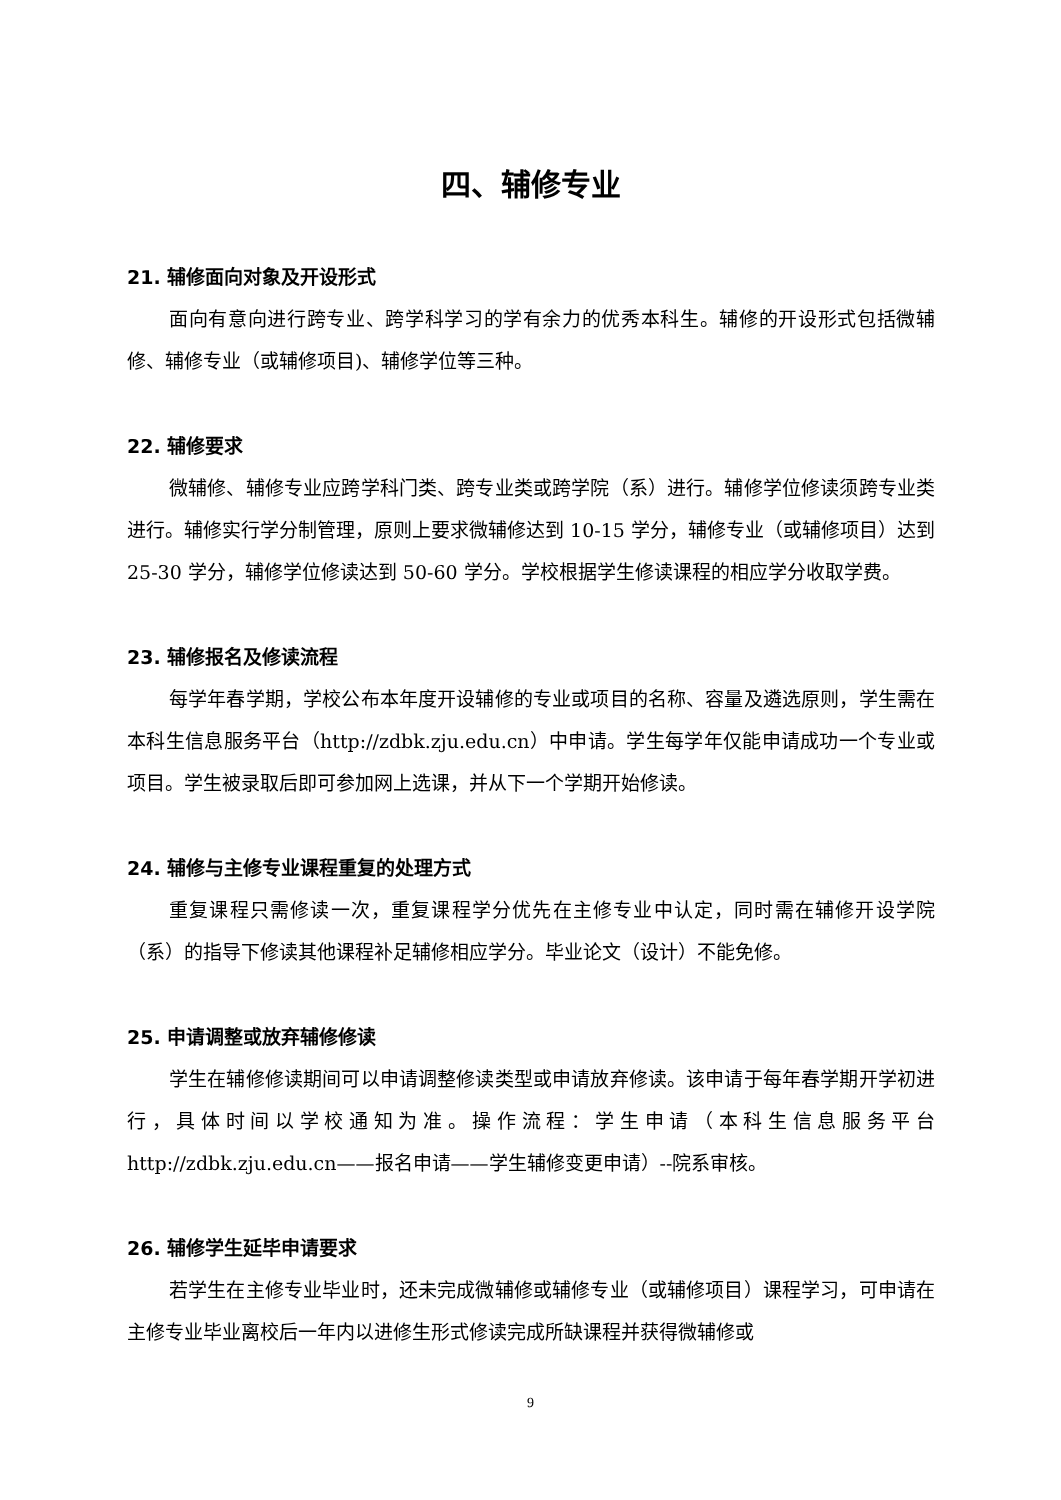四、辅修专业
21. 辅修面向对象及开设形式
面向有意向进行跨专业、跨学科学习的学有余力的优秀本科生。辅修的开设形式包括微辅修、辅修专业（或辅修项目)、辅修学位等三种。
22. 辅修要求
微辅修、辅修专业应跨学科门类、跨专业类或跨学院（系）进行。辅修学位修读须跨专业类进行。辅修实行学分制管理，原则上要求微辅修达到 10-15 学分，辅修专业（或辅修项目）达到 25-30 学分，辅修学位修读达到 50-60 学分。学校根据学生修读课程的相应学分收取学费。
23. 辅修报名及修读流程
每学年春学期，学校公布本年度开设辅修的专业或项目的名称、容量及遴选原则，学生需在本科生信息服务平台（http://zdbk.zju.edu.cn）中申请。学生每学年仅能申请成功一个专业或项目。学生被录取后即可参加网上选课，并从下一个学期开始修读。
24. 辅修与主修专业课程重复的处理方式
重复课程只需修读一次，重复课程学分优先在主修专业中认定，同时需在辅修开设学院（系）的指导下修读其他课程补足辅修相应学分。毕业论文（设计）不能免修。
25. 申请调整或放弃辅修修读
学生在辅修修读期间可以申请调整修读类型或申请放弃修读。该申请于每年春学期开学初进行，具体时间以学校通知为准。操作流程：学生申请（本科生信息服务平台 http://zdbk.zju.edu.cn——报名申请——学生辅修变更申请）--院系审核。
26. 辅修学生延毕申请要求
若学生在主修专业毕业时，还未完成微辅修或辅修专业（或辅修项目）课程学习，可申请在主修专业毕业离校后一年内以进修生形式修读完成所缺课程并获得微辅修或
9